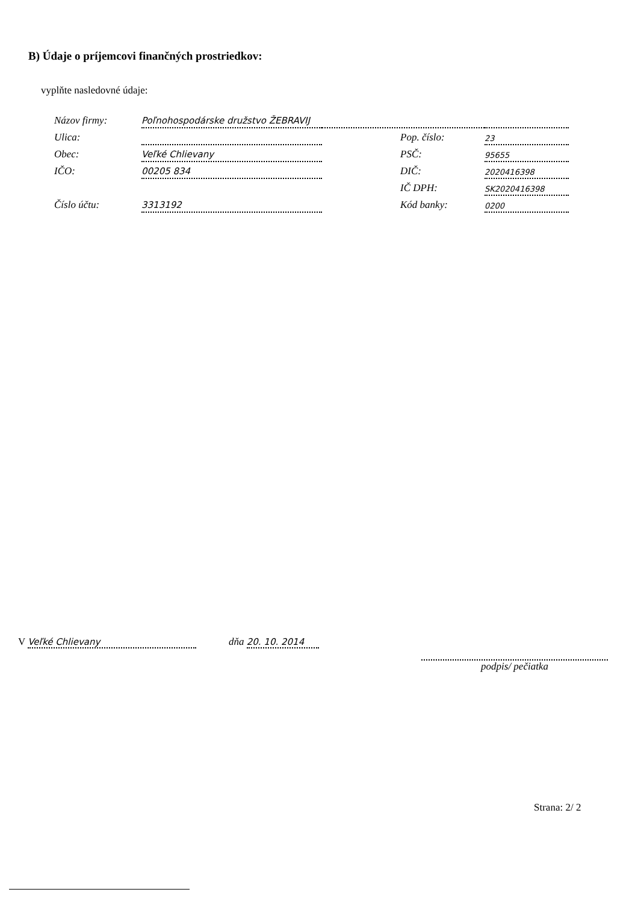B) Údaje o príjemcovi finančných prostriedkov:
vyplňte nasledovné údaje:
| Názov firmy: | Poľnohospodárske družstvo ŽEBRAVIJ | | |
| Ulica: | | Pop. číslo: | 23 |
| Obec: | Veľké Chlievany | PSČ: | 95655 |
| IČO: | 00205 834 | DIČ: | 2020416398 |
| | | IČ DPH: | SK2020416398 |
| Číslo účtu: | 3313192 | Kód banky: | 0200 |
V Veľké Chlievany dňa 20. 10. 2014
podpis/ pečiatka
Strana: 2/ 2